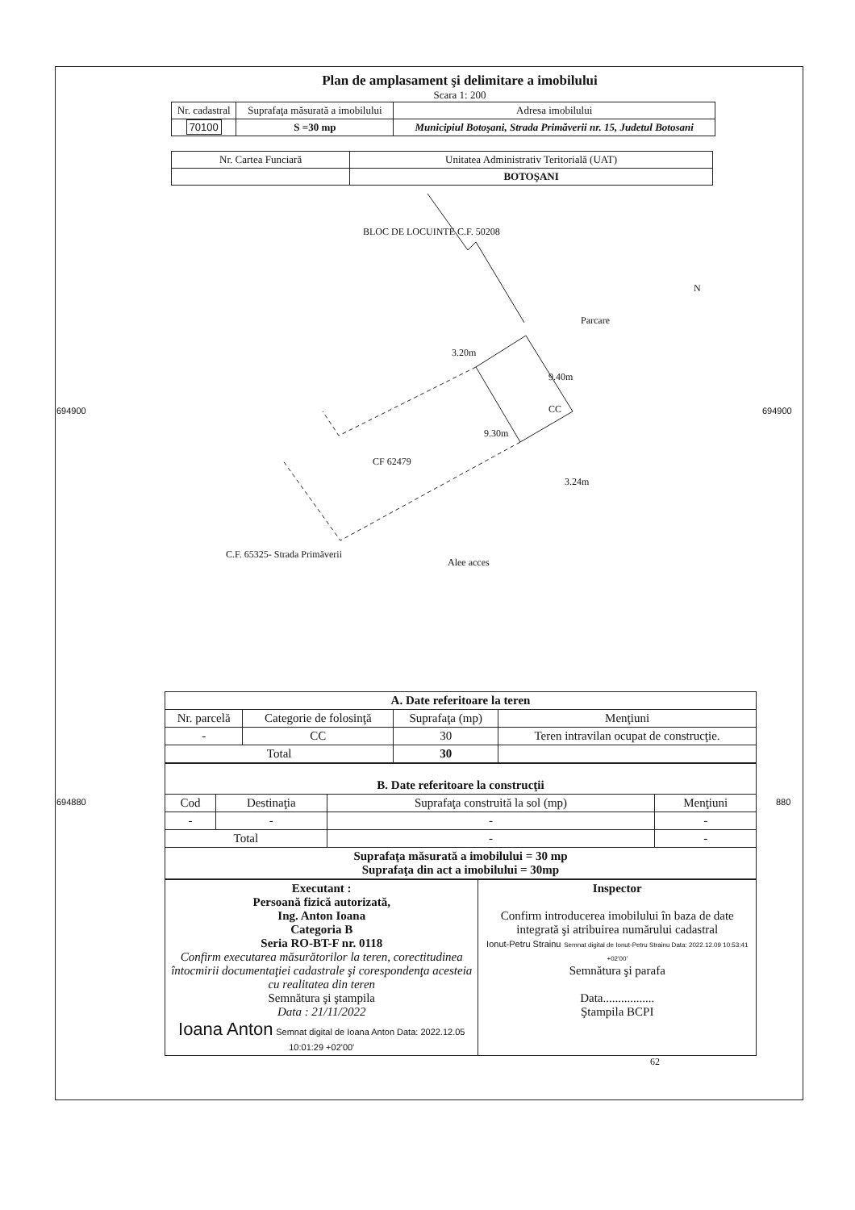Plan de amplasament şi delimitare a imobilului
Scara 1: 200
| Nr. cadastral | Suprafaţa măsurată a imobilului | Adresa imobilului |
| 70100 | S =30 mp | Municipiul Botoşani, Strada Primăverii nr. 15, Judetul Botosani |
| Nr. Cartea Funciară | Unitatea Administrativ Teritorială (UAT) |
| | BOTOŞANI |
BLOC DE LOCUINTE C.F. 50208
CC
CF 62479
Parcare
3.20m
9.40m
9.30m
3.24m
Alee acces
C.F. 65325- Strada Primăverii
N
694900 694900
694880 880
| A. Date referitoare la teren | | | |
| Nr. parcelă | Categorie de folosinţă | Suprafaţa (mp) | Menţiuni |
| - | CC | 30 | Teren intravilan ocupat de construcţie. |
| Total | | 30 | |
| B. Date referitoare la construcţii | | | |
| Cod | Destinaţia | Suprafaţa construită la sol (mp) | Menţiuni |
| - | - | - | - |
| Total | | - | - |
| Suprafaţa măsurată a imobilului = 30 mp Suprafaţa din act a imobilului = 30mp | | | |
| Executant : Persoană fizică autorizată, Ing. Anton Ioana Categoria B Seria RO-BT-F nr. 0118 Confirm executarea măsurătorilor la teren, corectitudinea întocmirii documentaţiei cadastrale şi corespondenţa acesteia cu realitatea din teren Semnătura şi ştampila Data : 21/11/2022 Ioana Anton Semnat digital de Ioana Anton Data: 2022.12.05 10:01:29 +02'00' | Inspector Confirm introducerea imobilului în baza de date integrată şi atribuirea numărului cadastral Ionut-Petru Strainu Semnat digital de Ionut-Petru Strainu Data: 2022.12.09 10:53:41 +02'00' Semnătura şi parafa Data................. Ştampila BCPI |
62